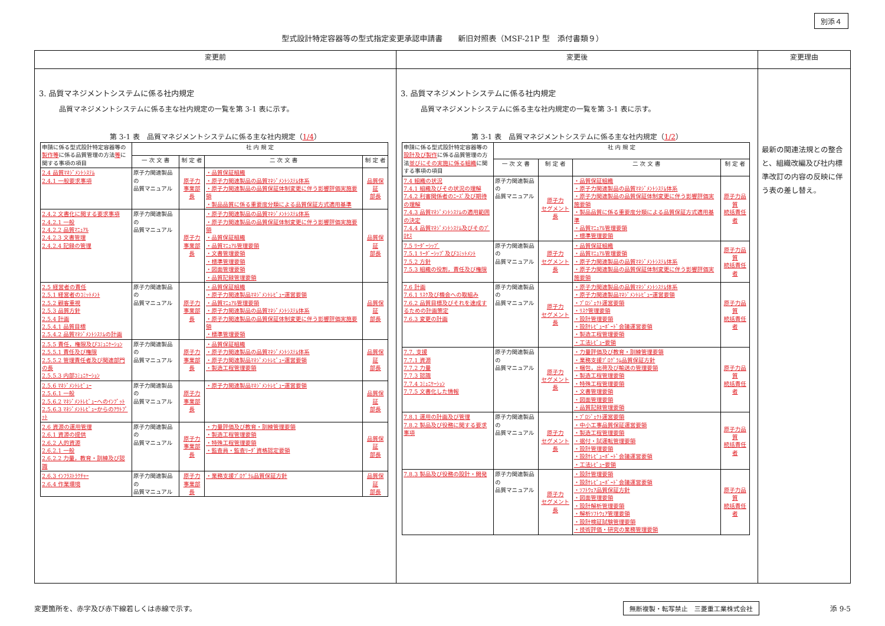別添４
型式設計特定容器等の型式指定変更承認申請書　　新旧対照表（MSF-21P 型　添付書類９）
| 変更前 | 変更後 | 変更理由 |
| --- | --- | --- |
| 3. 品質マネジメントシステムに係る社内規定 品質マネジメントシステムに係る主な社内規定の一覧を第 3-1 表に示す。 第 3-1 表 品質マネジメントシステムに係る主な社内規定（ 1/4 ） / 申請に係る型式設計特定容器等の 製作等 に係る品質管理の方法 等 に関する事項の項目 / 社 内 規 定 / / / / / --- / --- / --- / --- / --- / / / 一 次 文 書 / 制 定 者 / 二 次 文 書 / 制 定 者 / / 2.4 品質ﾏﾈｼﾞﾒﾝﾄｼｽﾃﾑ 2.4.1 一般要求事項 / 原子力関連製品の 品質マニュアル / 原子力 事業部長 / ・品質保証組織 ・原子力関連製品の品質ﾏﾈｼﾞﾒﾝﾄｼｽﾃﾑ体系 ・原子力関連製品の品質保証体制変更に伴う影響評価実施要領 ・製品品質に係る重要度分類による品質保証方式適用基準 / 品質保証 部長 / / 2.4.2 文書化に関する要求事項 2.4.2.1 一般 2.4.2.2 品質ﾏﾆｭｱﾙ 2.4.2.3 文書管理 2.4.2.4 記録の管理 / 原子力関連製品の 品質マニュアル / 原子力 事業部長 / ・原子力関連製品の品質ﾏﾈｼﾞﾒﾝﾄｼｽﾃﾑ体系 ・原子力関連製品の品質保証体制変更に伴う影響評価実施要領 ・品質保証組織 ・品質ﾏﾆｭｱﾙ管理要領 ・文書管理要領 ・標準管理要領 ・図面管理要領 ・品質記録管理要領 / 品質保証 部長 / / 2.5 経営者の責任 2.5.1 経営者のｺﾐｯﾄﾒﾝﾄ 2.5.2 顧客重視 2.5.3 品質方針 2.5.4 計画 2.5.4.1 品質目標 2.5.4.2 品質ﾏﾈｼﾞﾒﾝﾄｼｽﾃﾑの計画 / 原子力関連製品の 品質マニュアル / 原子力 事業部長 / ・品質保証組織 ・原子力関連製品ﾏﾈｼﾞﾒﾝﾄﾚﾋﾞｭｰ運営要領 ・品質ﾏﾆｭｱﾙ管理要領 ・原子力関連製品の品質ﾏﾈｼﾞﾒﾝﾄｼｽﾃﾑ体系 ・原子力関連製品の品質保証体制変更に伴う影響評価実施要領 ・標準管理要領 / 品質保証 部長 / / 2.5.5 責任，権限及びｺﾐｭﾆｹｰｼｮﾝ 2.5.5.1 責任及び権限 2.5.5.2 管理責任者及び関連部門の長 2.5.5.3 内部ｺﾐｭﾆｹｰｼｮﾝ / 原子力関連製品の 品質マニュアル / 原子力 事業部長 / ・品質保証組織 ・原子力関連製品の品質ﾏﾈｼﾞﾒﾝﾄｼｽﾃﾑ体系 ・原子力関連製品ﾏﾈｼﾞﾒﾝﾄﾚﾋﾞｭｰ運営要領 ・製造工程管理要領 / 品質保証 部長 / / 2.5.6 ﾏﾈｼﾞﾒﾝﾄﾚﾋﾞｭｰ 2.5.6.1 一般 2.5.6.2 ﾏﾈｼﾞﾒﾝﾄﾚﾋﾞｭｰへのｲﾝﾌﾟｯﾄ 2.5.6.3 ﾏﾈｼﾞﾒﾝﾄﾚﾋﾞｭｰからのｱｳﾄﾌﾟｯﾄ / 原子力関連製品の 品質マニュアル / 原子力 事業部長 / ・原子力関連製品ﾏﾈｼﾞﾒﾝﾄﾚﾋﾞｭｰ運営要領 / 品質保証 部長 / / 2.6 資源の運用管理 2.6.1 資源の提供 2.6.2 人的資源 2.6.2.1 一般 2.6.2.2 力量，教育・訓練及び認識 / 原子力関連製品の 品質マニュアル / 原子力 事業部長 / ・力量評価及び教育・訓練管理要領 ・製造工程管理要領 ・特殊工程管理要領 ・監査員・監査ﾘｰﾀﾞ資格認定要領 / 品質保証 部長 / / 2.6.3 ｲﾝﾌﾗｽﾄﾗｸﾁｬｰ 2.6.4 作業環境 / 原子力関連製品の 品質マニュアル / 原子力 事業部長 / ・業務支援ﾌﾟﾛｸﾞﾗﾑ品質保証方針 / 品質保証 部長 / | 3. 品質マネジメントシステムに係る社内規定 品質マネジメントシステムに係る主な社内規定の一覧を第 3-1 表に示す。 第 3-1 表 品質マネジメントシステムに係る主な社内規定（ 1/2 ） / 申請に係る型式設計特定容器等の 設計及び製作 に係る品質管理の方法 並びにその実施に係る組織 に関する事項の項目 / 社 内 規 定 / / / / / --- / --- / --- / --- / --- / / / 一 次 文 書 / 制 定 者 / 二 次 文 書 / 制 定 者 / / 7.4 組織の状況 7.4.1 組織及びその状況の理解 7.4.2 利害関係者のﾆｰｽﾞ及び期待の理解 7.4.3 品質ﾏﾈｼﾞﾒﾝﾄｼｽﾃﾑの適用範囲の決定 7.4.4 品質ﾏﾈｼﾞﾒﾝﾄｼｽﾃﾑ及びそのﾌﾟﾛｾｽ / 原子力関連製品の 品質マニュアル / 原子力 セグメント長 / ・品質保証組織 ・原子力関連製品の品質ﾏﾈｼﾞﾒﾝﾄｼｽﾃﾑ体系 ・原子力関連製品の品質保証体制変更に伴う影響評価実施要領 ・製品品質に係る重要度分類による品質保証方式適用基準 ・品質ﾏﾆｭｱﾙ管理要領 ・標準管理要領 / 原子力品質 統括責任者 / / 7.5 ﾘｰﾀﾞｰｼｯﾌﾟ 7.5.1 ﾘｰﾀﾞｰｼｯﾌﾟ及びｺﾐｯﾄﾒﾝﾄ 7.5.2 方針 7.5.3 組織の役割，責任及び権限 / 原子力関連製品の 品質マニュアル / 原子力 セグメント長 / ・品質保証組織 ・品質ﾏﾆｭｱﾙ管理要領 ・原子力関連製品の品質ﾏﾈｼﾞﾒﾝﾄｼｽﾃﾑ体系 ・原子力関連製品の品質保証体制変更に伴う影響評価実施要領 / 原子力品質 統括責任者 / / 7.6 計画 7.6.1 ﾘｽｸ及び機会への取組み 7.6.2 品質目標及びそれを達成するための計画策定 7.6.3 変更の計画 / 原子力関連製品の 品質マニュアル / 原子力 セグメント長 / ・原子力関連製品の品質ﾏﾈｼﾞﾒﾝﾄｼｽﾃﾑ体系 ・原子力関連製品ﾏﾈｼﾞﾒﾝﾄﾚﾋﾞｭｰ運営要領 ・ﾌﾟﾛｼﾞｪｸﾄ運営要領 ・ﾘｽｸ管理要領 ・設計管理要領 ・設計ﾚﾋﾞｭｰﾎﾞｰﾄﾞ会議運営要領 ・製造工程管理要領 ・工法ﾚﾋﾞｭｰ要領 / 原子力品質 統括責任者 / / 7.7. 支援 7.7.1 資源 7.7.2 力量 7.7.3 認識 7.7.4 ｺﾐｭﾆｹｰｼｮﾝ 7.7.5 文書化した情報 / 原子力関連製品の 品質マニュアル / 原子力 セグメント長 / ・力量評価及び教育・訓練管理要領 ・業務支援ﾌﾟﾛｸﾞﾗﾑ品質保証方針 ・梱包，出荷及び輸送の管理要領 ・製造工程管理要領 ・特殊工程管理要領 ・文書管理要領 ・図面管理要領 ・品質記録管理要領 / 原子力品質 統括責任者 / / 7.8.1 運用の計画及び管理 7.8.2 製品及び役務に関する要求事項 / 原子力関連製品の 品質マニュアル / 原子力 セグメント長 / ・ﾌﾟﾛｼﾞｪｸﾄ運営要領 ・中小工事品質保証運営要領 ・製造工程管理要領 ・据付・試運転管理要領 ・設計管理要領 ・設計ﾚﾋﾞｭｰﾎﾞｰﾄﾞ会議運営要領 ・工法ﾚﾋﾞｭｰ要領 / 原子力品質 統括責任者 / / 7.8.3 製品及び役務の設計・開発 / 原子力関連製品の 品質マニュアル / 原子力 セグメント長 / ・設計管理要領 ・設計ﾚﾋﾞｭｰﾎﾞｰﾄﾞ会議運営要領 ・ｿﾌﾄｳｪｱ品質保証方針 ・図面管理要領 ・設計解析管理要領 ・解析ｿﾌﾄｳｪｱ管理要領 ・設計検証試験管理要領 ・技術評価・研究の業務管理要領 / 原子力品質 統括責任者 / | 最新の関連法規との整合と、組織改編及び社内標準改訂の内容の反映に伴う表の差し替え。 |
変更箇所を、赤字及び赤下線若しくは赤線で示す。 無断複製・転写禁止　三菱重工業株式会社 添 9-5